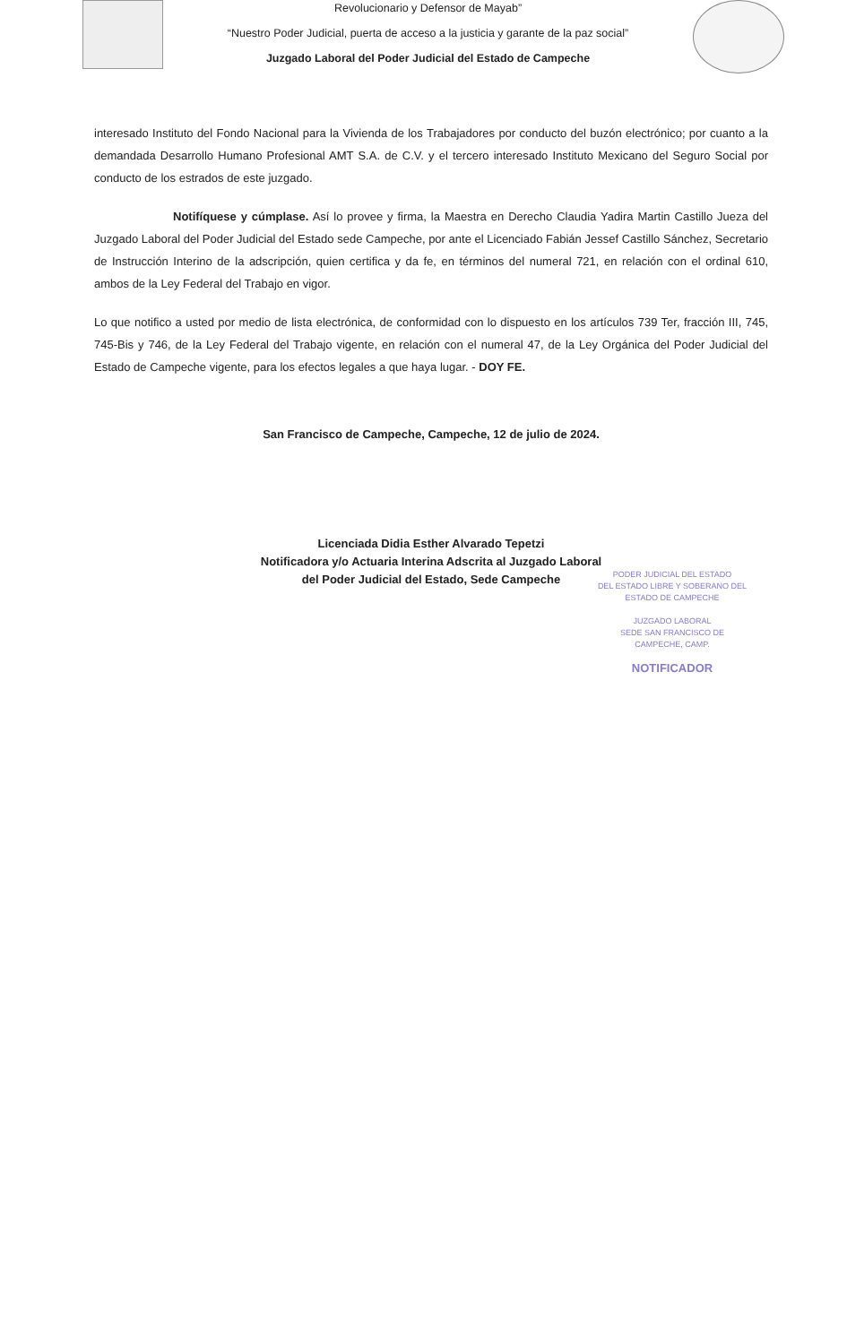Revolucionario y Defensor de Mayab”
“Nuestro Poder Judicial, puerta de acceso a la justicia y garante de la paz social”
Juzgado Laboral del Poder Judicial del Estado de Campeche
interesado Instituto del Fondo Nacional para la Vivienda de los Trabajadores por conducto del buzón electrónico; por cuanto a la demandada Desarrollo Humano Profesional AMT S.A. de C.V. y el tercero interesado Instituto Mexicano del Seguro Social por conducto de los estrados de este juzgado.
Notifíquese y cúmplase. Así lo provee y firma, la Maestra en Derecho Claudia Yadira Martin Castillo Jueza del Juzgado Laboral del Poder Judicial del Estado sede Campeche, por ante el Licenciado Fabián Jessef Castillo Sánchez, Secretario de Instrucción Interino de la adscripción, quien certifica y da fe, en términos del numeral 721, en relación con el ordinal 610, ambos de la Ley Federal del Trabajo en vigor.
Lo que notifico a usted por medio de lista electrónica, de conformidad con lo dispuesto en los artículos 739 Ter, fracción III, 745, 745-Bis y 746, de la Ley Federal del Trabajo vigente, en relación con el numeral 47, de la Ley Orgánica del Poder Judicial del Estado de Campeche vigente, para los efectos legales a que haya lugar. - DOY FE.
San Francisco de Campeche, Campeche, 12 de julio de 2024.
Licenciada Didia Esther Alvarado Tepetzi
Notificadora y/o Actuaria Interina Adscrita al Juzgado Laboral
del Poder Judicial del Estado, Sede Campeche
PODER JUDICIAL DEL ESTADO
DEL ESTADO LIBRE Y SOBERANO DEL
ESTADO DE CAMPECHE
JUZGADO LABORAL
SEDE SAN FRANCISCO DE
CAMPECHE, CAMP.
NOTIFICADOR